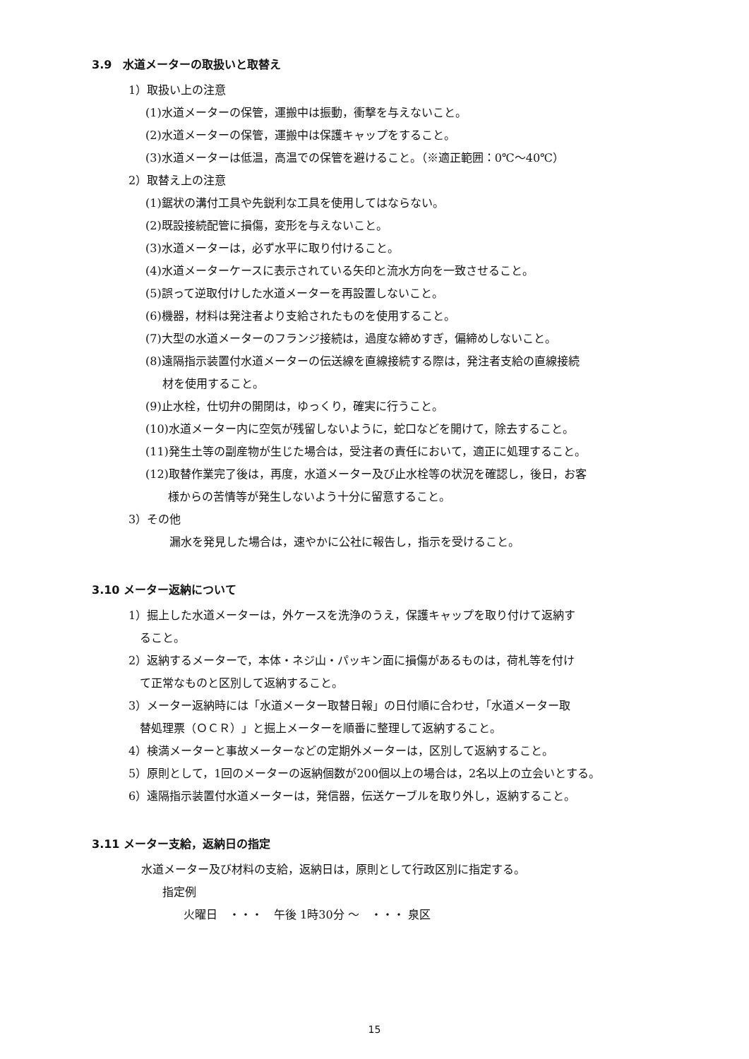3.9　水道メーターの取扱いと取替え
1）取扱い上の注意
(1)水道メーターの保管，運搬中は振動，衝撃を与えないこと。
(2)水道メーターの保管，運搬中は保護キャップをすること。
(3)水道メーターは低温，高温での保管を避けること。（※適正範囲：0℃～40℃）
2）取替え上の注意
(1)鋸状の溝付工具や先鋭利な工具を使用してはならない。
(2)既設接続配管に損傷，変形を与えないこと。
(3)水道メーターは，必ず水平に取り付けること。
(4)水道メーターケースに表示されている矢印と流水方向を一致させること。
(5)誤って逆取付けした水道メーターを再設置しないこと。
(6)機器，材料は発注者より支給されたものを使用すること。
(7)大型の水道メーターのフランジ接続は，過度な締めすぎ，偏締めしないこと。
(8)遠隔指示装置付水道メーターの伝送線を直線接続する際は，発注者支給の直線接続
材を使用すること。
(9)止水栓，仕切弁の開閉は，ゆっくり，確実に行うこと。
(10)水道メーター内に空気が残留しないように，蛇口などを開けて，除去すること。
(11)発生土等の副産物が生じた場合は，受注者の責任において，適正に処理すること。
(12)取替作業完了後は，再度，水道メーター及び止水栓等の状況を確認し，後日，お客
様からの苦情等が発生しないよう十分に留意すること。
3）その他
漏水を発見した場合は，速やかに公社に報告し，指示を受けること。
3.10 メーター返納について
1）掘上した水道メーターは，外ケースを洗浄のうえ，保護キャップを取り付けて返納す
ること。
2）返納するメーターで，本体・ネジ山・パッキン面に損傷があるものは，荷札等を付け
て正常なものと区別して返納すること。
3）メーター返納時には「水道メーター取替日報」の日付順に合わせ，「水道メーター取
替処理票（ＯＣＲ）」と掘上メーターを順番に整理して返納すること。
4）検満メーターと事故メーターなどの定期外メーターは，区別して返納すること。
5）原則として，1回のメーターの返納個数が200個以上の場合は，2名以上の立会いとする。
6）遠隔指示装置付水道メーターは，発信器，伝送ケーブルを取り外し，返納すること。
3.11 メーター支給，返納日の指定
水道メーター及び材料の支給，返納日は，原則として行政区別に指定する。
指定例
火曜日　・・・　午後 1時30分 ～　・・・ 泉区
15